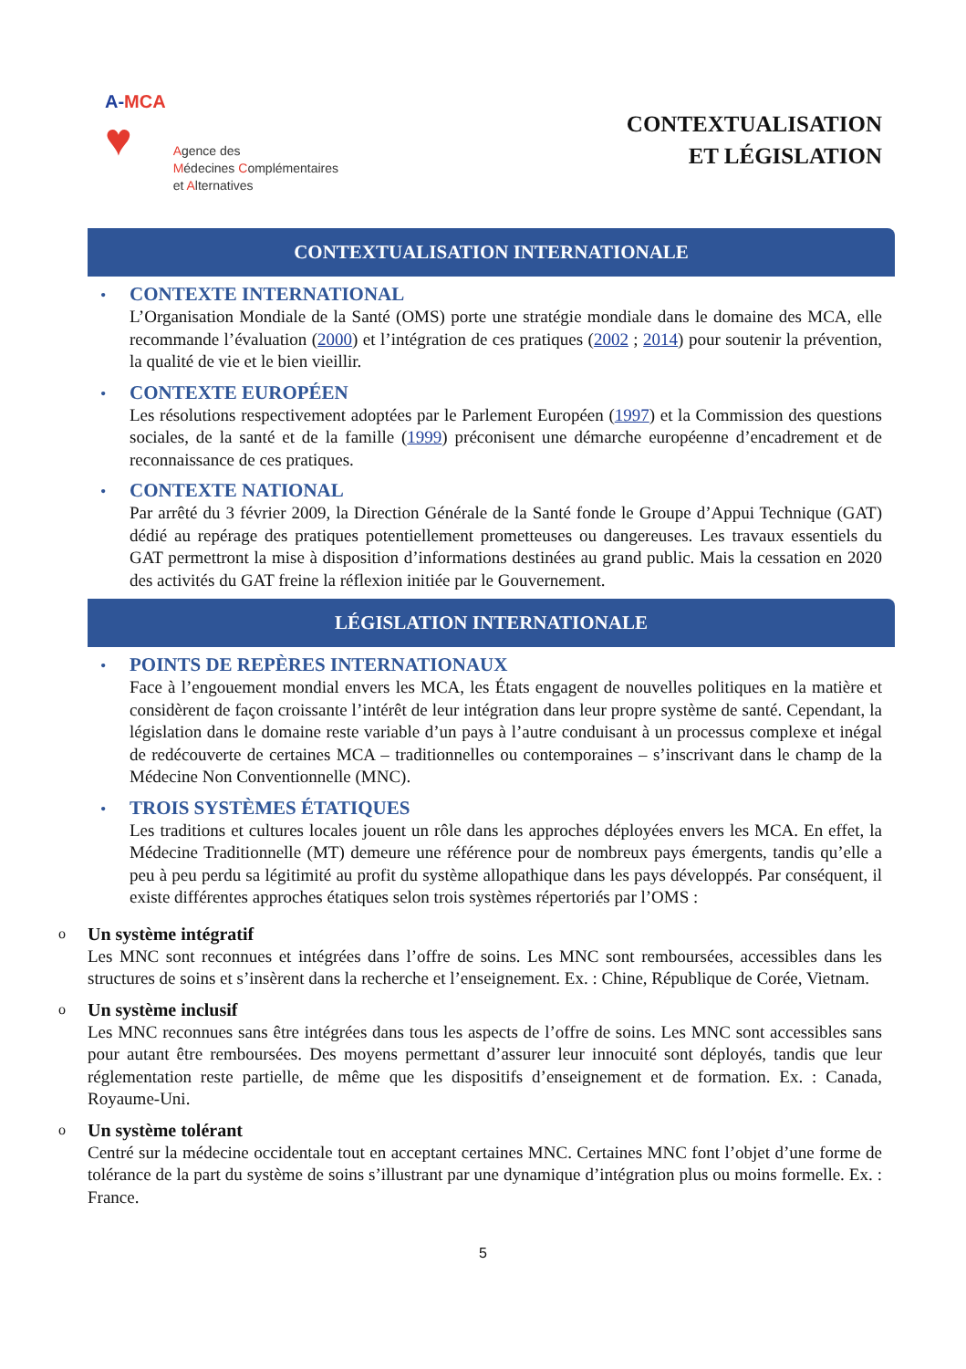A-MCA
♥
Agence des
Médecines Complémentaires
et Alternatives
CONTEXTUALISATION
ET LÉGISLATION
CONTEXTUALISATION INTERNATIONALE
•
CONTEXTE INTERNATIONAL
L’Organisation Mondiale de la Santé (OMS) porte une stratégie mondiale dans le domaine des MCA, elle recommande l’évaluation (2000) et l’intégration de ces pratiques (2002 ; 2014) pour soutenir la prévention, la qualité de vie et le bien vieillir.
•
CONTEXTE EUROPÉEN
Les résolutions respectivement adoptées par le Parlement Européen (1997) et la Commission des questions sociales, de la santé et de la famille (1999) préconisent une démarche européenne d’encadrement et de reconnaissance de ces pratiques.
•
CONTEXTE NATIONAL
Par arrêté du 3 février 2009, la Direction Générale de la Santé fonde le Groupe d’Appui Technique (GAT) dédié au repérage des pratiques potentiellement prometteuses ou dangereuses. Les travaux essentiels du GAT permettront la mise à disposition d’informations destinées au grand public. Mais la cessation en 2020 des activités du GAT freine la réflexion initiée par le Gouvernement.
LÉGISLATION INTERNATIONALE
•
POINTS DE REPÈRES INTERNATIONAUX
Face à l’engouement mondial envers les MCA, les États engagent de nouvelles politiques en la matière et considèrent de façon croissante l’intérêt de leur intégration dans leur propre système de santé. Cependant, la législation dans le domaine reste variable d’un pays à l’autre conduisant à un processus complexe et inégal de redécouverte de certaines MCA – traditionnelles ou contemporaines – s’inscrivant dans le champ de la Médecine Non Conventionnelle (MNC).
•
TROIS SYSTÈMES ÉTATIQUES
Les traditions et cultures locales jouent un rôle dans les approches déployées envers les MCA. En effet, la Médecine Traditionnelle (MT) demeure une référence pour de nombreux pays émergents, tandis qu’elle a peu à peu perdu sa légitimité au profit du système allopathique dans les pays développés. Par conséquent, il existe différentes approches étatiques selon trois systèmes répertoriés par l’OMS :
o
Un système intégratif
Les MNC sont reconnues et intégrées dans l’offre de soins. Les MNC sont remboursées, accessibles dans les structures de soins et s’insèrent dans la recherche et l’enseignement. Ex. : Chine, République de Corée, Vietnam.
o
Un système inclusif
Les MNC reconnues sans être intégrées dans tous les aspects de l’offre de soins. Les MNC sont accessibles sans pour autant être remboursées. Des moyens permettant d’assurer leur innocuité sont déployés, tandis que leur réglementation reste partielle, de même que les dispositifs d’enseignement et de formation. Ex. : Canada, Royaume-Uni.
o
Un système tolérant
Centré sur la médecine occidentale tout en acceptant certaines MNC. Certaines MNC font l’objet d’une forme de tolérance de la part du système de soins s’illustrant par une dynamique d’intégration plus ou moins formelle. Ex. : France.
5